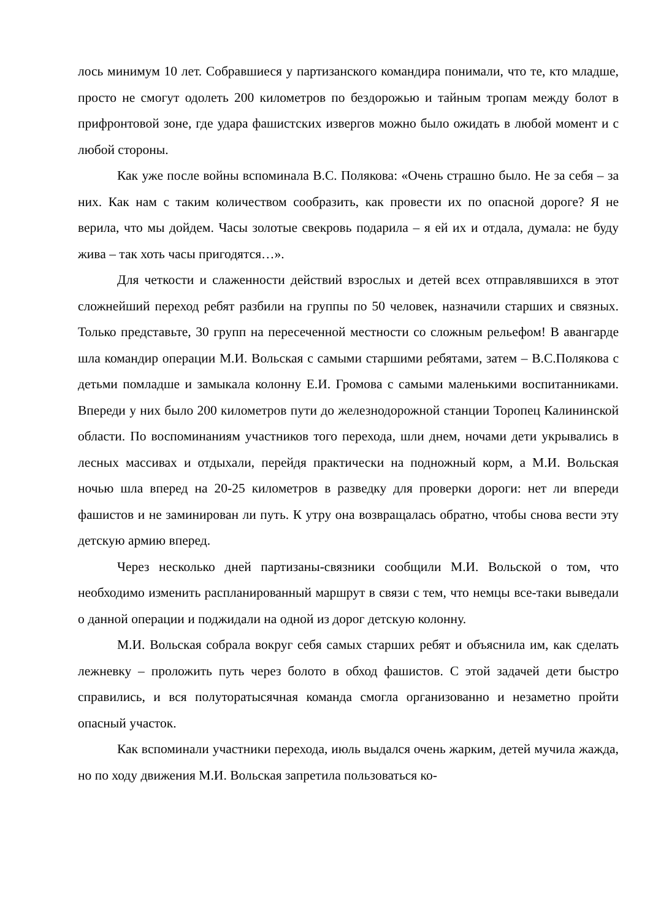лось минимум 10 лет. Собравшиеся у партизанского командира понимали, что те, кто младше, просто не смогут одолеть 200 километров по бездорожью и тайным тропам между болот в прифронтовой зоне, где удара фашистских извергов можно было ожидать в любой момент и с любой стороны.
Как уже после войны вспоминала В.С. Полякова: «Очень страшно было. Не за себя – за них. Как нам с таким количеством сообразить, как провести их по опасной дороге? Я не верила, что мы дойдем. Часы золотые свекровь подарила – я ей их и отдала, думала: не буду жива – так хоть часы пригодятся…».
Для четкости и слаженности действий взрослых и детей всех отправлявшихся в этот сложнейший переход ребят разбили на группы по 50 человек, назначили старших и связных. Только представьте, 30 групп на пересеченной местности со сложным рельефом! В авангарде шла командир операции М.И. Вольская с самыми старшими ребятами, затем – В.С.Полякова с детьми помладше и замыкала колонну Е.И. Громова с самыми маленькими воспитанниками. Впереди у них было 200 километров пути до железнодорожной станции Торопец Калининской области. По воспоминаниям участников того перехода, шли днем, ночами дети укрывались в лесных массивах и отдыхали, перейдя практически на подножный корм, а М.И. Вольская ночью шла вперед на 20-25 километров в разведку для проверки дороги: нет ли впереди фашистов и не заминирован ли путь. К утру она возвращалась обратно, чтобы снова вести эту детскую армию вперед.
Через несколько дней партизаны-связники сообщили М.И. Вольской о том, что необходимо изменить распланированный маршрут в связи с тем, что немцы все-таки выведали о данной операции и поджидали на одной из дорог детскую колонну.
М.И. Вольская собрала вокруг себя самых старших ребят и объяснила им, как сделать лежневку – проложить путь через болото в обход фашистов. С этой задачей дети быстро справились, и вся полуторатысячная команда смогла организованно и незаметно пройти опасный участок.
Как вспоминали участники перехода, июль выдался очень жарким, детей мучила жажда, но по ходу движения М.И. Вольская запретила пользоваться ко-